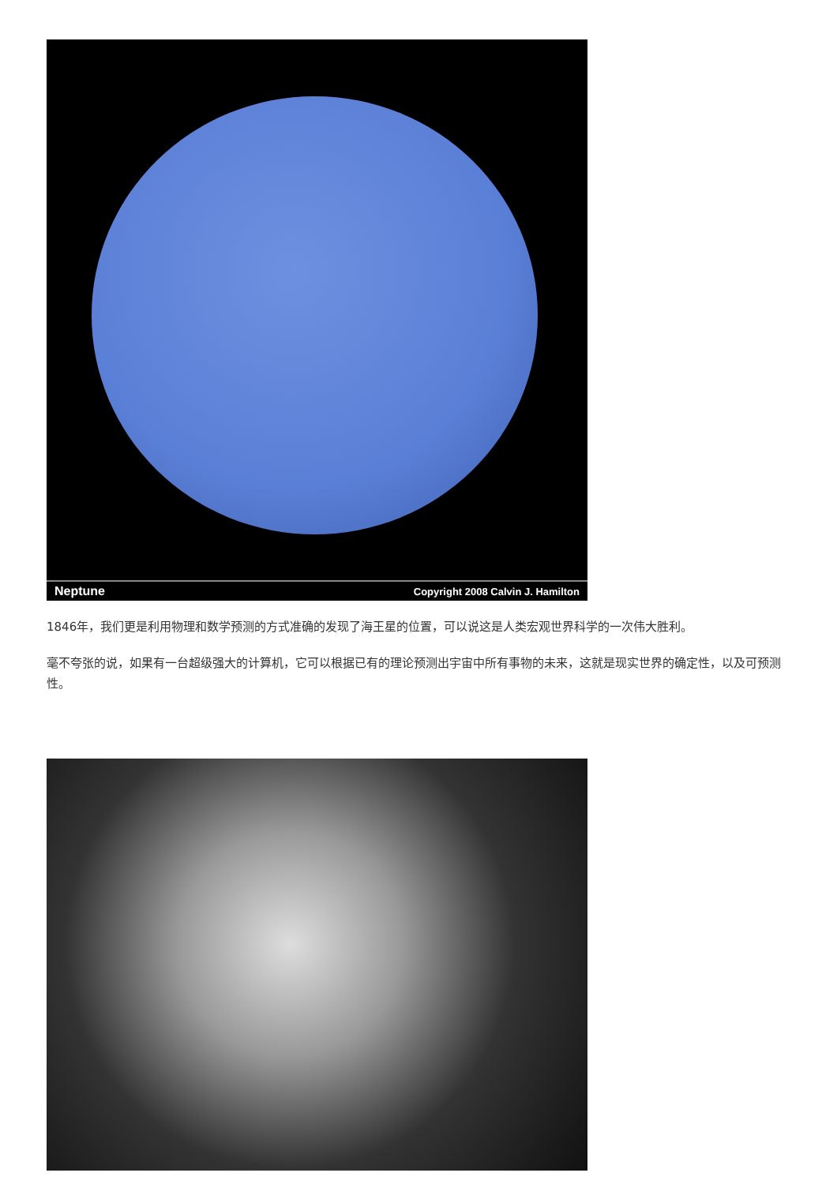Neptune Copyright 2008 Calvin J. Hamilton
1846年，我们更是利用物理和数学预测的方式准确的发现了海王星的位置，可以说这是人类宏观世界科学的一次伟大胜利。
毫不夸张的说，如果有一台超级强大的计算机，它可以根据已有的理论预测出宇宙中所有事物的未来，这就是现实世界的确定性，以及可预测性。